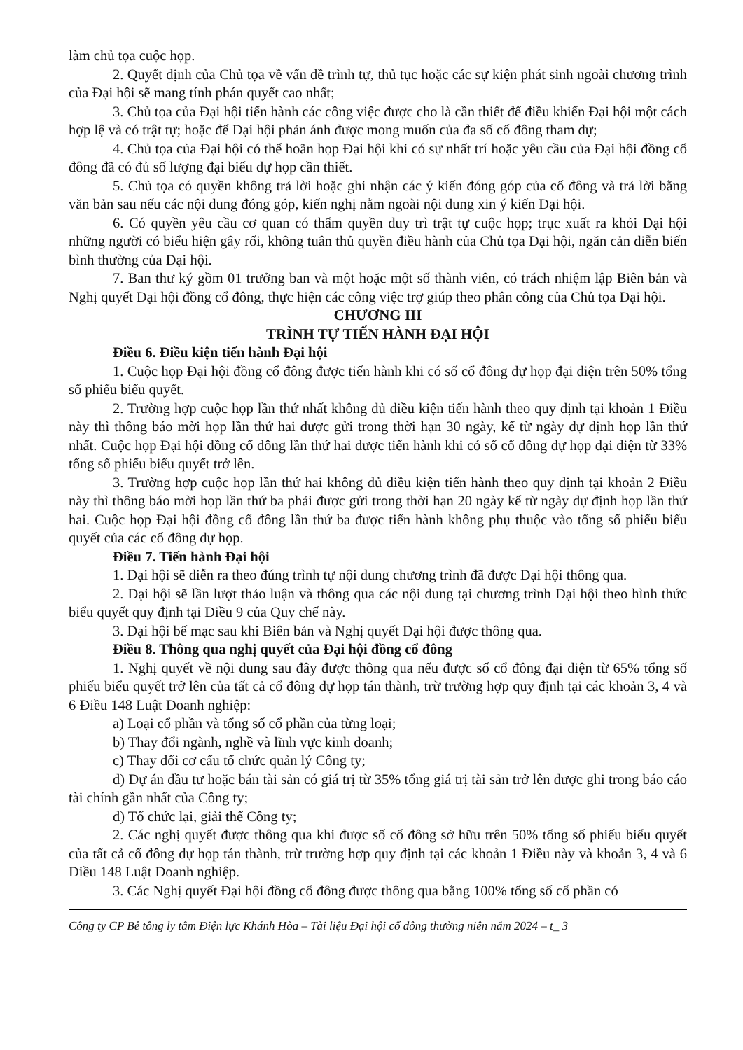làm chủ tọa cuộc họp.
2. Quyết định của Chủ tọa về vấn đề trình tự, thủ tục hoặc các sự kiện phát sinh ngoài chương trình của Đại hội sẽ mang tính phán quyết cao nhất;
3. Chủ tọa của Đại hội tiến hành các công việc được cho là cần thiết để điều khiển Đại hội một cách hợp lệ và có trật tự; hoặc để Đại hội phản ánh được mong muốn của đa số cổ đông tham dự;
4. Chủ tọa của Đại hội có thể hoãn họp Đại hội khi có sự nhất trí hoặc yêu cầu của Đại hội đồng cổ đông đã có đủ số lượng đại biểu dự họp cần thiết.
5. Chủ tọa có quyền không trả lời hoặc ghi nhận các ý kiến đóng góp của cổ đông và trả lời bằng văn bản sau nếu các nội dung đóng góp, kiến nghị nằm ngoài nội dung xin ý kiến Đại hội.
6. Có quyền yêu cầu cơ quan có thẩm quyền duy trì trật tự cuộc họp; trục xuất ra khỏi Đại hội những người có biểu hiện gây rối, không tuân thủ quyền điều hành của Chủ tọa Đại hội, ngăn cản diễn biến bình thường của Đại hội.
7. Ban thư ký gồm 01 trưởng ban và một hoặc một số thành viên, có trách nhiệm lập Biên bản và Nghị quyết Đại hội đồng cổ đông, thực hiện các công việc trợ giúp theo phân công của Chủ tọa Đại hội.
CHƯƠNG III
TRÌNH TỰ TIẾN HÀNH ĐẠI HỘI
Điều 6. Điều kiện tiến hành Đại hội
1. Cuộc họp Đại hội đồng cổ đông được tiến hành khi có số cổ đông dự họp đại diện trên 50% tổng số phiếu biểu quyết.
2. Trường hợp cuộc họp lần thứ nhất không đủ điều kiện tiến hành theo quy định tại khoản 1 Điều này thì thông báo mời họp lần thứ hai được gửi trong thời hạn 30 ngày, kể từ ngày dự định họp lần thứ nhất. Cuộc họp Đại hội đồng cổ đông lần thứ hai được tiến hành khi có số cổ đông dự họp đại diện từ 33% tổng số phiếu biểu quyết trở lên.
3. Trường hợp cuộc họp lần thứ hai không đủ điều kiện tiến hành theo quy định tại khoản 2 Điều này thì thông báo mời họp lần thứ ba phải được gửi trong thời hạn 20 ngày kể từ ngày dự định họp lần thứ hai. Cuộc họp Đại hội đồng cổ đông lần thứ ba được tiến hành không phụ thuộc vào tổng số phiếu biểu quyết của các cổ đông dự họp.
Điều 7. Tiến hành Đại hội
1. Đại hội sẽ diễn ra theo đúng trình tự nội dung chương trình đã được Đại hội thông qua.
2. Đại hội sẽ lần lượt thảo luận và thông qua các nội dung tại chương trình Đại hội theo hình thức biểu quyết quy định tại Điều 9 của Quy chế này.
3. Đại hội bế mạc sau khi Biên bản và Nghị quyết Đại hội được thông qua.
Điều 8. Thông qua nghị quyết của Đại hội đồng cổ đông
1. Nghị quyết về nội dung sau đây được thông qua nếu được số cổ đông đại diện từ 65% tổng số phiếu biểu quyết trở lên của tất cả cổ đông dự họp tán thành, trừ trường hợp quy định tại các khoản 3, 4 và 6 Điều 148 Luật Doanh nghiệp:
a) Loại cổ phần và tổng số cổ phần của từng loại;
b) Thay đổi ngành, nghề và lĩnh vực kinh doanh;
c) Thay đổi cơ cấu tổ chức quản lý Công ty;
d) Dự án đầu tư hoặc bán tài sản có giá trị từ 35% tổng giá trị tài sản trở lên được ghi trong báo cáo tài chính gần nhất của Công ty;
đ) Tổ chức lại, giải thể Công ty;
2. Các nghị quyết được thông qua khi được số cổ đông sở hữu trên 50% tổng số phiếu biểu quyết của tất cả cổ đông dự họp tán thành, trừ trường hợp quy định tại các khoản 1 Điều này và khoản 3, 4 và 6 Điều 148 Luật Doanh nghiệp.
3. Các Nghị quyết Đại hội đồng cổ đông được thông qua bằng 100% tổng số cổ phần có
Công ty CP Bê tông ly tâm Điện lực Khánh Hòa – Tài liệu Đại hội cổ đông thường niên năm 2024 – t_ 3